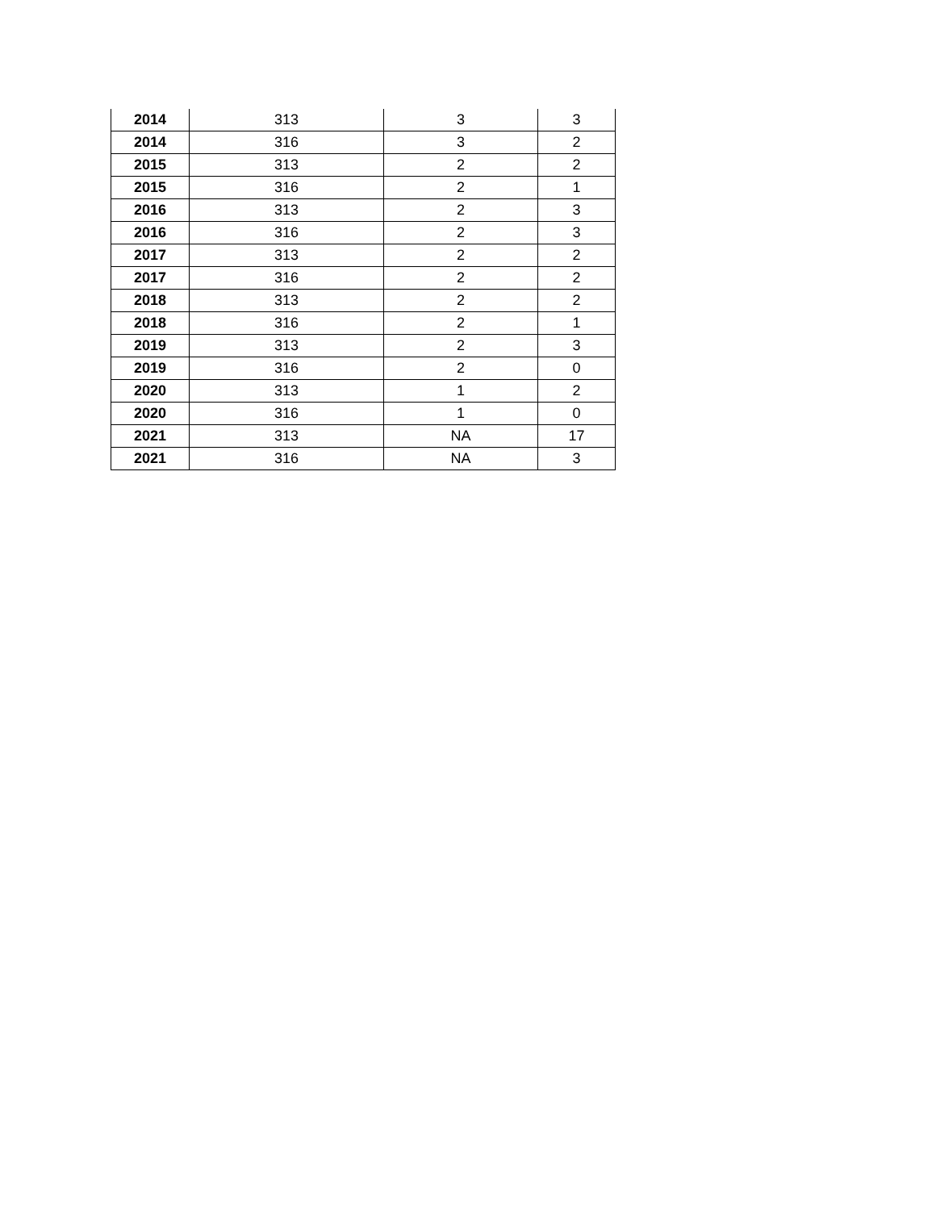| 2014 | 313 | 3 | 3 |
| 2014 | 316 | 3 | 2 |
| 2015 | 313 | 2 | 2 |
| 2015 | 316 | 2 | 1 |
| 2016 | 313 | 2 | 3 |
| 2016 | 316 | 2 | 3 |
| 2017 | 313 | 2 | 2 |
| 2017 | 316 | 2 | 2 |
| 2018 | 313 | 2 | 2 |
| 2018 | 316 | 2 | 1 |
| 2019 | 313 | 2 | 3 |
| 2019 | 316 | 2 | 0 |
| 2020 | 313 | 1 | 2 |
| 2020 | 316 | 1 | 0 |
| 2021 | 313 | NA | 17 |
| 2021 | 316 | NA | 3 |